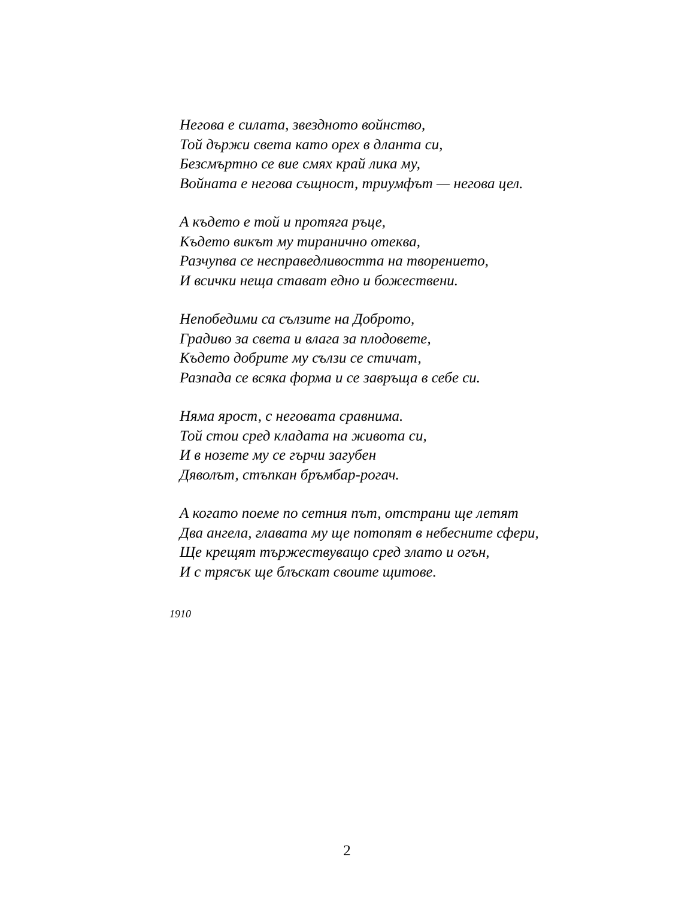Негова е силата, звездното войнство,
Той държи света като орех в дланта си,
Безсмъртно се вие смях край лика му,
Войната е негова същност, триумфът — негова цел.
А където е той и протяга ръце,
Където викът му тиранично отеква,
Разчупва се несправедливостта на творението,
И всички неща стават едно и божествени.
Непобедими са сълзите на Доброто,
Градиво за света и влага за плодовете,
Където добрите му сълзи се стичат,
Разпада се всяка форма и се завръща в себе си.
Няма ярост, с неговата сравнима.
Той стои сред кладата на живота си,
И в нозете му се гърчи загубен
Дяволът, стъпкан бръмбар-рогач.
А когато поеме по сетния път, отстрани ще летят
Два ангела, главата му ще потопят в небесните сфери,
Ще крещят тържествуващо сред злато и огън,
И с трясък ще блъскат своите щитове.
1910
2